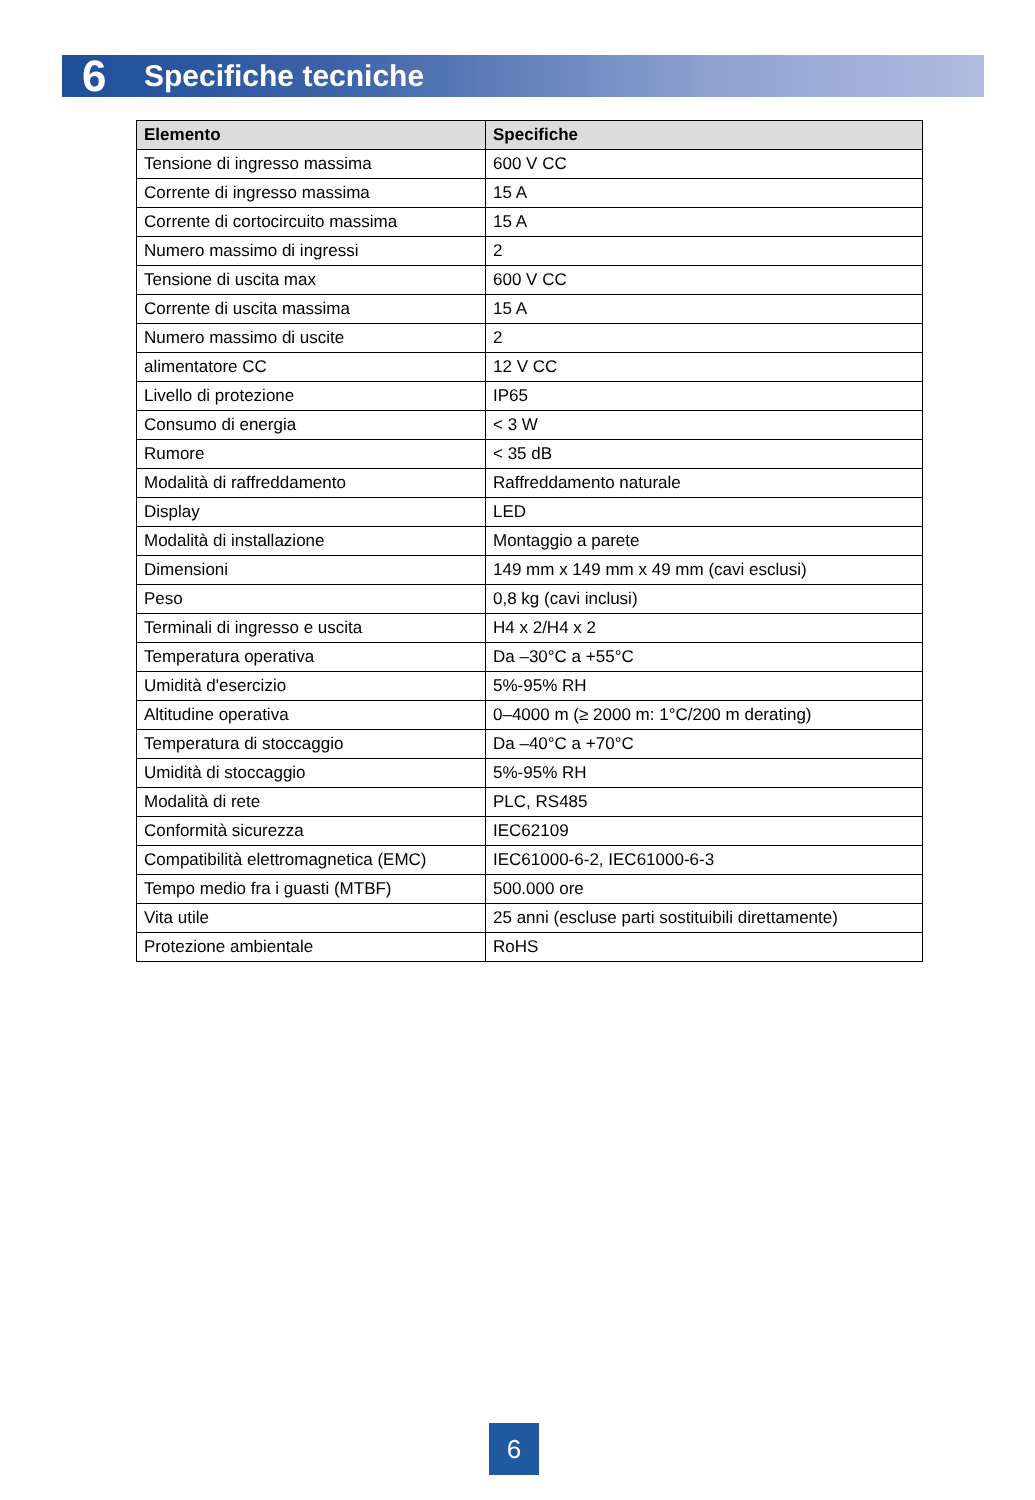6 Specifiche tecniche
| Elemento | Specifiche |
| --- | --- |
| Tensione di ingresso massima | 600 V CC |
| Corrente di ingresso massima | 15 A |
| Corrente di cortocircuito massima | 15 A |
| Numero massimo di ingressi | 2 |
| Tensione di uscita max | 600 V CC |
| Corrente di uscita massima | 15 A |
| Numero massimo di uscite | 2 |
| alimentatore CC | 12 V CC |
| Livello di protezione | IP65 |
| Consumo di energia | < 3 W |
| Rumore | < 35 dB |
| Modalità di raffreddamento | Raffreddamento naturale |
| Display | LED |
| Modalità di installazione | Montaggio a parete |
| Dimensioni | 149 mm x 149 mm x 49 mm (cavi esclusi) |
| Peso | 0,8 kg (cavi inclusi) |
| Terminali di ingresso e uscita | H4 x 2/H4 x 2 |
| Temperatura operativa | Da –30°C a +55°C |
| Umidità d'esercizio | 5%-95% RH |
| Altitudine operativa | 0–4000 m (≥ 2000 m: 1°C/200 m derating) |
| Temperatura di stoccaggio | Da –40°C a +70°C |
| Umidità di stoccaggio | 5%-95% RH |
| Modalità di rete | PLC, RS485 |
| Conformità sicurezza | IEC62109 |
| Compatibilità elettromagnetica (EMC) | IEC61000-6-2, IEC61000-6-3 |
| Tempo medio fra i guasti (MTBF) | 500.000 ore |
| Vita utile | 25 anni (escluse parti sostituibili direttamente) |
| Protezione ambientale | RoHS |
6